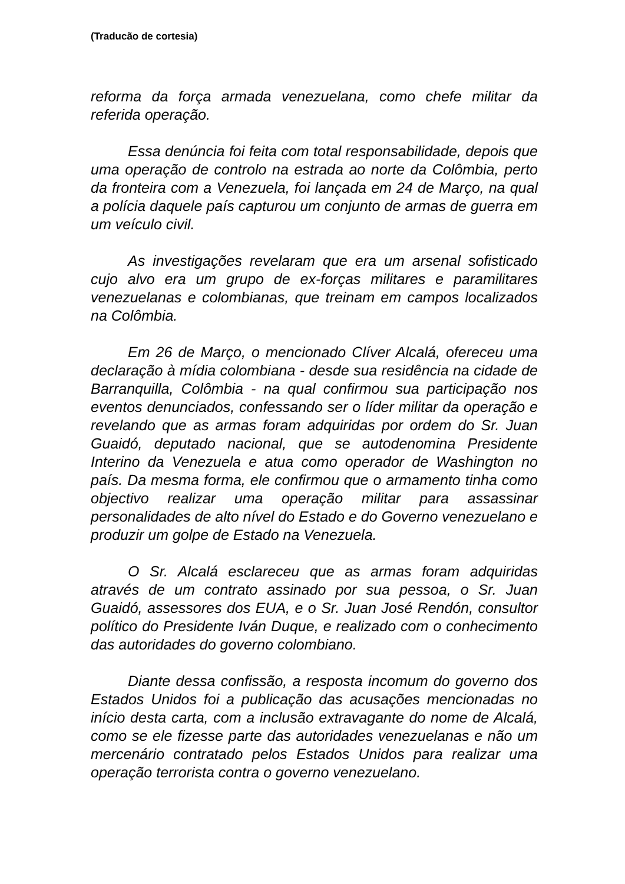(Traducão de cortesia)
reforma da força armada venezuelana, como chefe militar da referida operação.
Essa denúncia foi feita com total responsabilidade, depois que uma operação de controlo na estrada ao norte da Colômbia, perto da fronteira com a Venezuela, foi lançada em 24 de Março, na qual a polícia daquele país capturou um conjunto de armas de guerra em um veículo civil.
As investigações revelaram que era um arsenal sofisticado cujo alvo era um grupo de ex-forças militares e paramilitares venezuelanas e colombianas, que treinam em campos localizados na Colômbia.
Em 26 de Março, o mencionado Clíver Alcalá, ofereceu uma declaração à mídia colombiana - desde sua residência na cidade de Barranquilla, Colômbia - na qual confirmou sua participação nos eventos denunciados, confessando ser o líder militar da operação e revelando que as armas foram adquiridas por ordem do Sr. Juan Guaidó, deputado nacional, que se autodenomina Presidente Interino da Venezuela e atua como operador de Washington no país. Da mesma forma, ele confirmou que o armamento tinha como objectivo realizar uma operação militar para assassinar personalidades de alto nível do Estado e do Governo venezuelano e produzir um golpe de Estado na Venezuela.
O Sr. Alcalá esclareceu que as armas foram adquiridas através de um contrato assinado por sua pessoa, o Sr. Juan Guaidó, assessores dos EUA, e o Sr. Juan José Rendón, consultor político do Presidente Iván Duque, e realizado com o conhecimento das autoridades do governo colombiano.
Diante dessa confissão, a resposta incomum do governo dos Estados Unidos foi a publicação das acusações mencionadas no início desta carta, com a inclusão extravagante do nome de Alcalá, como se ele fizesse parte das autoridades venezuelanas e não um mercenário contratado pelos Estados Unidos para realizar uma operação terrorista contra o governo venezuelano.